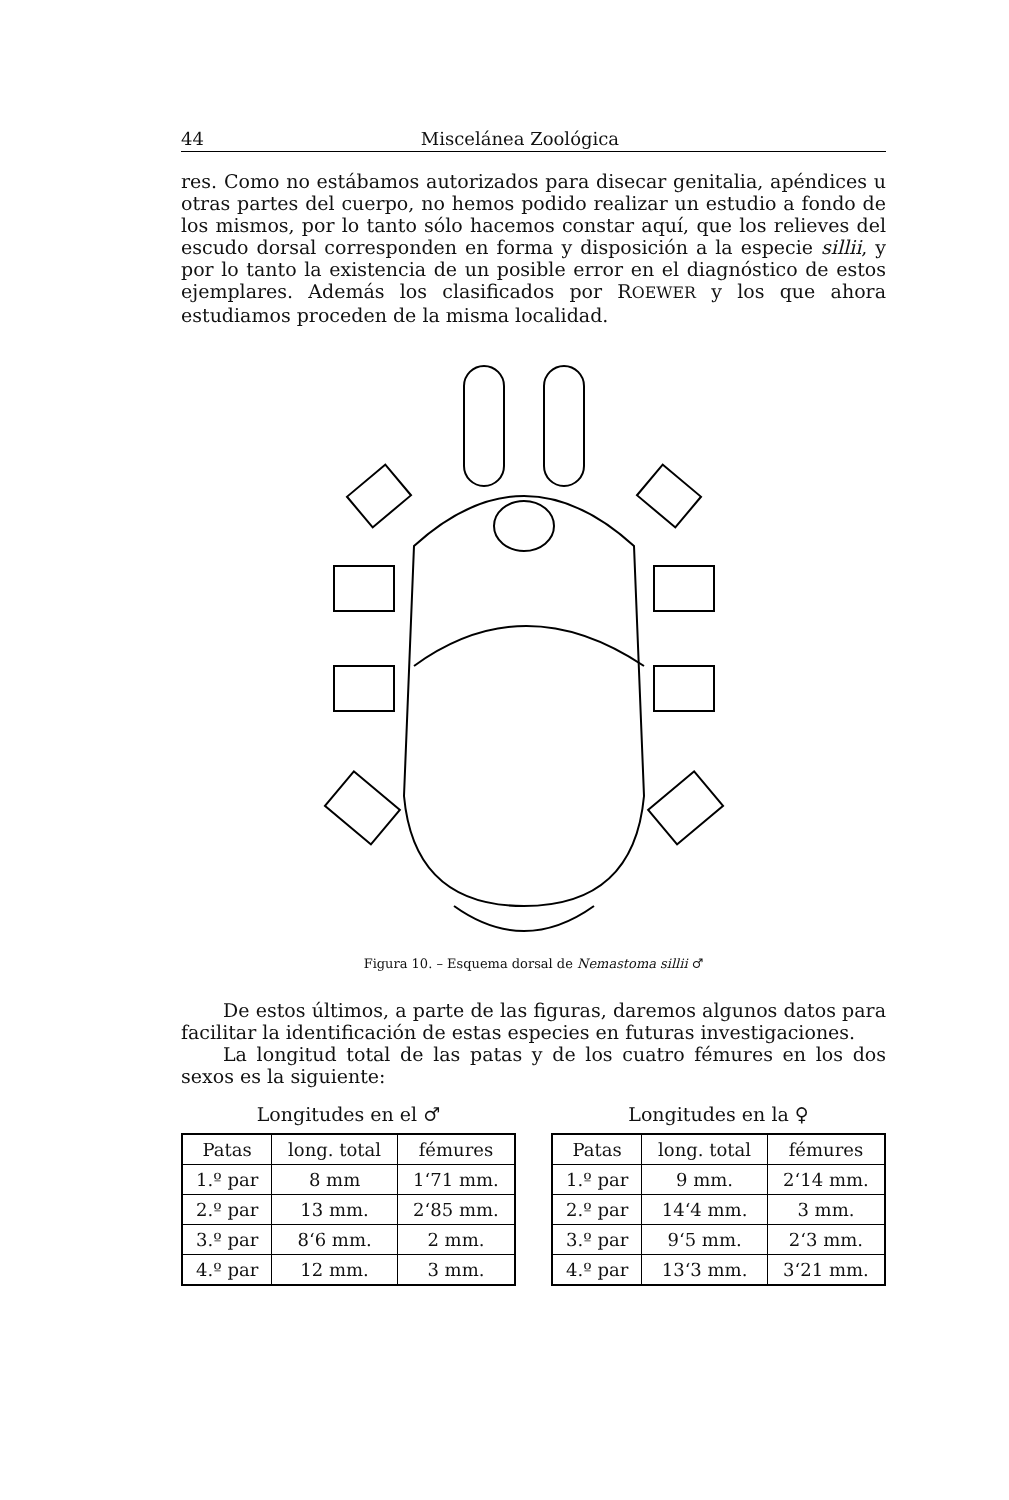44 Miscelánea Zoológica
res. Como no estábamos autorizados para disecar genitalia, apéndices u otras partes del cuerpo, no hemos podido realizar un estudio a fondo de los mismos, por lo tanto sólo hacemos constar aquí, que los relieves del escudo dorsal corresponden en forma y disposición a la especie sillii, y por lo tanto la existencia de un posible error en el diagnóstico de estos ejemplares. Además los clasificados por ROEWER y los que ahora estudiamos proceden de la misma localidad.
Figura 10. – Esquema dorsal de Nemastoma sillii ♂
De estos últimos, a parte de las figuras, daremos algunos datos para facilitar la identificación de estas especies en futuras investigaciones.
La longitud total de las patas y de los cuatro fémures en los dos sexos es la siguiente:
Longitudes en el ♂
| Patas | long. total | fémures |
| --- | --- | --- |
| 1.º par | 8 mm | 1‘71 mm. |
| 2.º par | 13 mm. | 2‘85 mm. |
| 3.º par | 8‘6 mm. | 2 mm. |
| 4.º par | 12 mm. | 3 mm. |
Longitudes en la ♀
| Patas | long. total | fémures |
| --- | --- | --- |
| 1.º par | 9 mm. | 2‘14 mm. |
| 2.º par | 14‘4 mm. | 3 mm. |
| 3.º par | 9‘5 mm. | 2‘3 mm. |
| 4.º par | 13‘3 mm. | 3‘21 mm. |